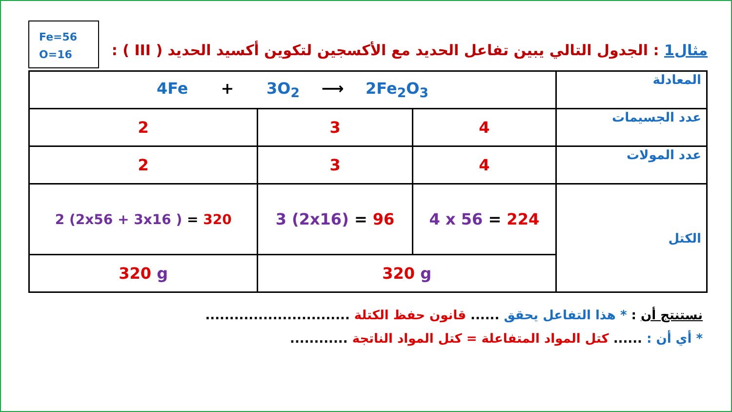Fe=56
O=16
مثال1 : الجدول التالي يبين تفاعل الحديد مع الأكسجين لتكوين أكسيد الحديد ( III ) :
| المعادلة | 4Fe + 3O<sub>2</sub> ⟶ 2Fe<sub>2</sub>O<sub>3</sub> | | |
| عدد الجسيمات | 4 | 3 | 2 |
| عدد المولات | 4 | 3 | 2 |
| الكتل | 4 x 56 = 224 | 3 (2x16) = 96 | 2 (2x56 + 3x16 ) = 320 |
| | 320 g | | 320 g |
نستنتج أن : * هذا التفاعل يحقق ...... قانون حفظ الكتلة ..............................
* أي أن : ...... كتل المواد المتفاعلة = كتل المواد الناتجة ............